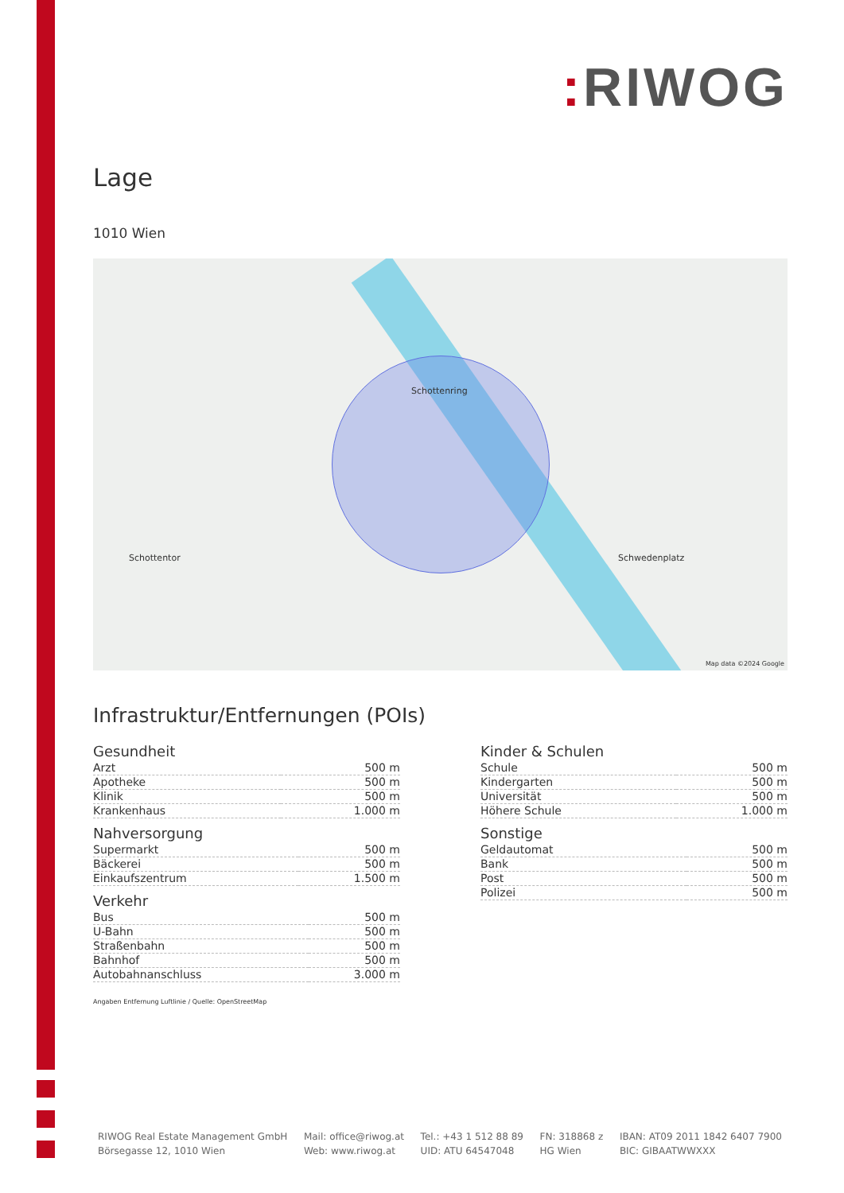: RIWOG
Lage
1010 Wien
Schottenring
Schottentor Schwedenplatz
Map data ©2024 Google
Infrastruktur/Entfernungen (POIs)
Gesundheit
| Arzt | 500 m |
| Apotheke | 500 m |
| Klinik | 500 m |
| Krankenhaus | 1.000 m |
Nahversorgung
| Supermarkt | 500 m |
| Bäckerei | 500 m |
| Einkaufszentrum | 1.500 m |
Verkehr
| Bus | 500 m |
| U-Bahn | 500 m |
| Straßenbahn | 500 m |
| Bahnhof | 500 m |
| Autobahnanschluss | 3.000 m |
Kinder & Schulen
| Schule | 500 m |
| Kindergarten | 500 m |
| Universität | 500 m |
| Höhere Schule | 1.000 m |
Sonstige
| Geldautomat | 500 m |
| Bank | 500 m |
| Post | 500 m |
| Polizei | 500 m |
Angaben Entfernung Luftlinie / Quelle: OpenStreetMap
RIWOG Real Estate Management GmbH
Börsegasse 12, 1010 Wien
Mail: office@riwog.at
Web: www.riwog.at
Tel.: +43 1 512 88 89
UID: ATU 64547048
FN: 318868 z
HG Wien
IBAN: AT09 2011 1842 6407 7900
BIC: GIBAATWWXXX